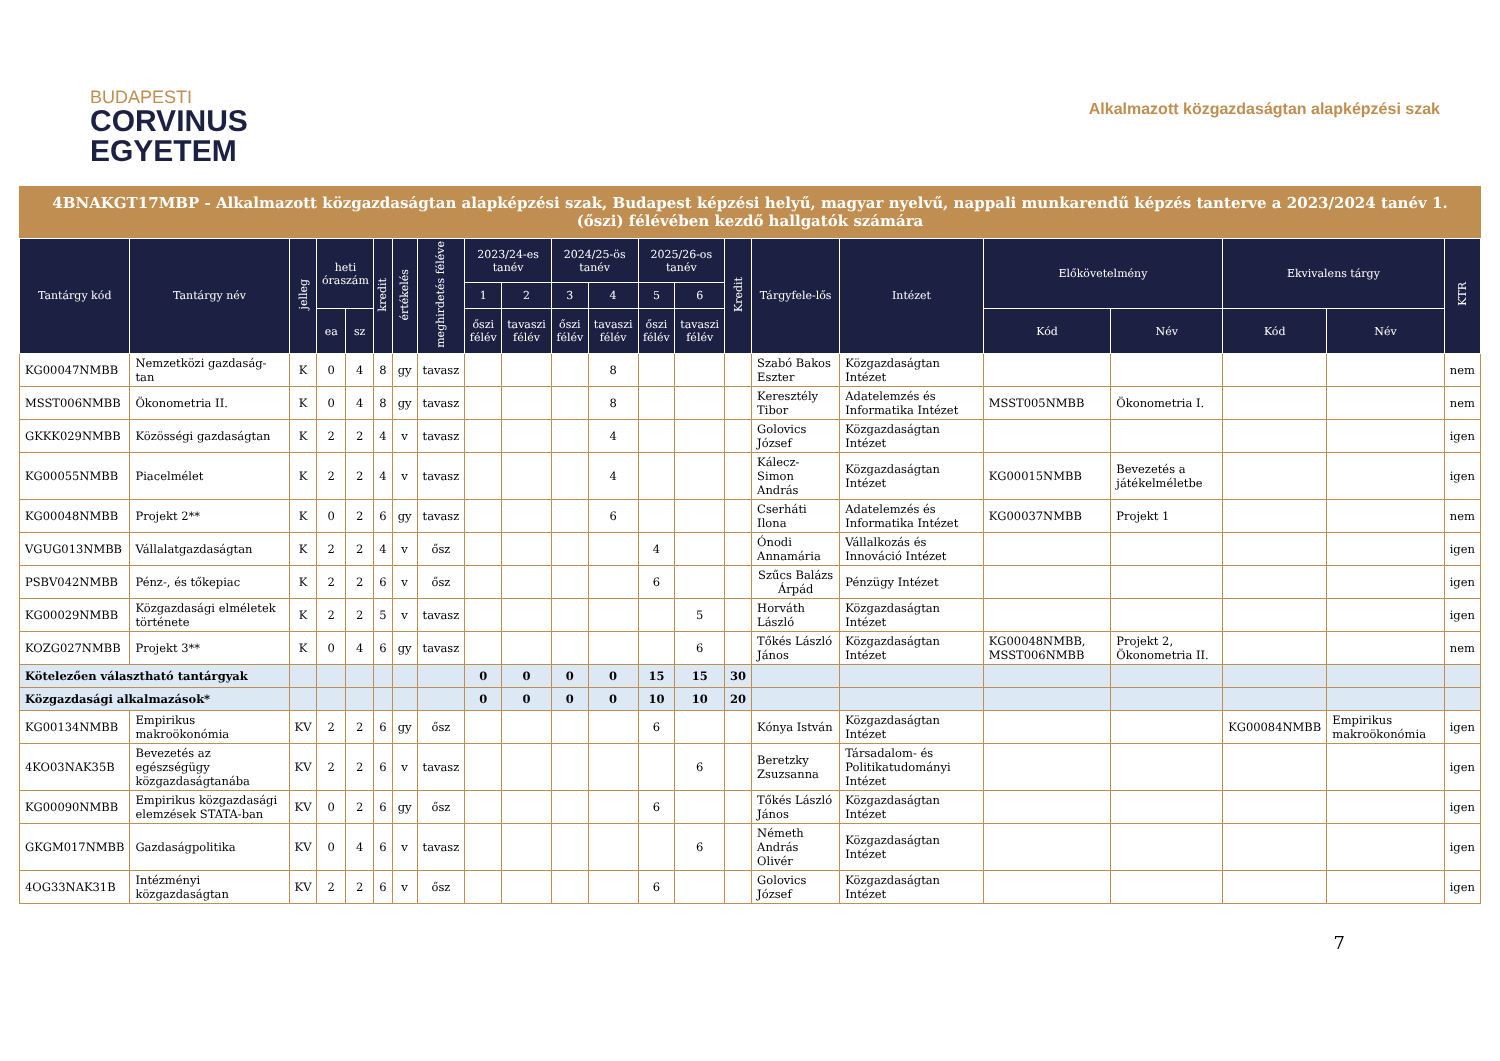BUDAPESTI
CORVINUS
EGYETEM
Alkalmazott közgazdaságtan alapképzési szak
4BNAKGT17MBP - Alkalmazott közgazdaságtan alapképzési szak, Budapest képzési helyű, magyar nyelvű, nappali munkarendű képzés tanterve a 2023/2024 tanév 1. (őszi) félévében kezdő hallgatók számára
| Tantárgy kód | Tantárgy név | jelleg | heti óraszám | | kredit | értékelés | meghirdetés féléve | 2023/24-es tanév | | 2024/25-ös tanév | | 2025/26-os tanév | | Kredit | Tárgyfele-lős | Intézet | Előkövetelmény | | Ekvivalens tárgy | | KTR |
| --- | --- | --- | --- | --- | --- | --- | --- | --- | --- | --- | --- | --- | --- | --- | --- | --- | --- | --- | --- | --- | --- |
| | | | | | | | | 1 | 2 | 3 | 4 | 5 | 6 | | | | | | | | |
| | | | ea | sz | | | | őszi félév | tavaszi félév | őszi félév | tavaszi félév | őszi félév | tavaszi félév | | | | Kód | Név | Kód | Név | |
| KG00047NMBB | Nemzetközi gazdaság-tan | K | 0 | 4 | 8 | gy | tavasz | | | | 8 | | | | Szabó Bakos Eszter | Közgazdaságtan Intézet | | | | | nem |
| MSST006NMBB | Ökonometria II. | K | 0 | 4 | 8 | gy | tavasz | | | | 8 | | | | Keresztély Tibor | Adatelemzés és Informatika Intézet | MSST005NMBB | Ökonometria I. | | | nem |
| GKKK029NMBB | Közösségi gazdaságtan | K | 2 | 2 | 4 | v | tavasz | | | | 4 | | | | Golovics József | Közgazdaságtan Intézet | | | | | igen |
| KG00055NMBB | Piacelmélet | K | 2 | 2 | 4 | v | tavasz | | | | 4 | | | | Kálecz-Simon András | Közgazdaságtan Intézet | KG00015NMBB | Bevezetés a játékelméletbe | | | igen |
| KG00048NMBB | Projekt 2** | K | 0 | 2 | 6 | gy | tavasz | | | | 6 | | | | Cserháti Ilona | Adatelemzés és Informatika Intézet | KG00037NMBB | Projekt 1 | | | nem |
| VGUG013NMBB | Vállalatgazdaságtan | K | 2 | 2 | 4 | v | ősz | | | | | 4 | | | Ónodi Annamária | Vállalkozás és Innováció Intézet | | | | | igen |
| PSBV042NMBB | Pénz-, és tőkepiac | K | 2 | 2 | 6 | v | ősz | | | | | 6 | | | Szűcs Balázs Árpád | Pénzügy Intézet | | | | | igen |
| KG00029NMBB | Közgazdasági elméletek története | K | 2 | 2 | 5 | v | tavasz | | | | | | 5 | | Horváth László | Közgazdaságtan Intézet | | | | | igen |
| KOZG027NMBB | Projekt 3** | K | 0 | 4 | 6 | gy | tavasz | | | | | | 6 | | Tőkés László János | Közgazdaságtan Intézet | KG00048NMBB, MSST006NMBB | Projekt 2, Ökonometria II. | | | nem |
| Kötelezően választható tantárgyak | | | | | | | | 0 | 0 | 0 | 0 | 15 | 15 | 30 | | | | | | | |
| Közgazdasági alkalmazások* | | | | | | | | 0 | 0 | 0 | 0 | 10 | 10 | 20 | | | | | | | |
| KG00134NMBB | Empirikus makroökonómia | KV | 2 | 2 | 6 | gy | ősz | | | | | 6 | | | Kónya István | Közgazdaságtan Intézet | | | KG00084NMBB | Empirikus makroökonómia | igen |
| 4KO03NAK35B | Bevezetés az egészségügy közgazdaságtanába | KV | 2 | 2 | 6 | v | tavasz | | | | | | 6 | | Beretzky Zsuzsanna | Társadalom- és Politikatudományi Intézet | | | | | igen |
| KG00090NMBB | Empirikus közgazdasági elemzések STATA-ban | KV | 0 | 2 | 6 | gy | ősz | | | | | 6 | | | Tőkés László János | Közgazdaságtan Intézet | | | | | igen |
| GKGM017NMBB | Gazdaságpolitika | KV | 0 | 4 | 6 | v | tavasz | | | | | | 6 | | Németh András Olivér | Közgazdaságtan Intézet | | | | | igen |
| 4OG33NAK31B | Intézményi közgazdaságtan | KV | 2 | 2 | 6 | v | ősz | | | | | 6 | | | Golovics József | Közgazdaságtan Intézet | | | | | igen |
7